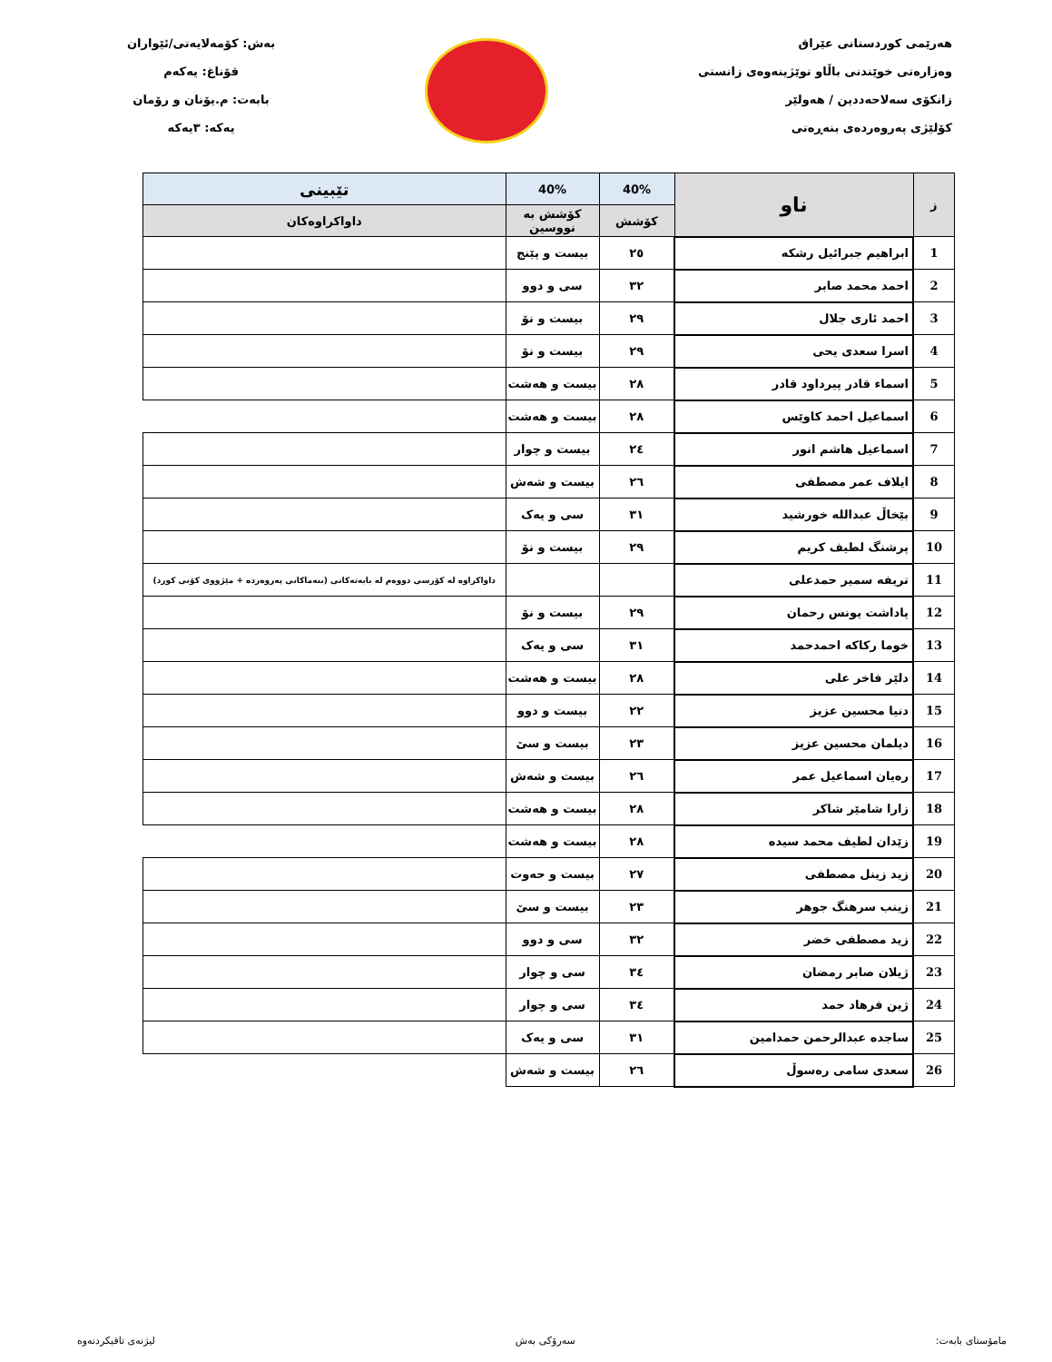هەرێمی کوردستانی عێراق
وەزارەتی خوێندنی باڵاو توێژینەوەی زانستی
زانکۆی سەلاحەددین / هەولێر
کۆلێژی پەروەردەی بنەڕەتی
بەش: کۆمەلایەتی/ئێواران
قۆناغ: یەکەم
بابەت: م.یۆنان و رۆمان
یەکە: ٣یەکە
| ز | ناو | 40% | 40% | تێبینی |
| --- | --- | --- | --- | --- |
| | | کۆشش | کۆشش بە نووسین | داواکراوەکان |
| 1 | ابراهیم جبرائیل رشکه | ٢٥ | بیست و پێنج | |
| 2 | احمد محمد صابر | ٣٢ | سی و دوو | |
| 3 | احمد ئاری جلال | ٢٩ | بیست و نۆ | |
| 4 | اسرا سعدی یحی | ٢٩ | بیست و نۆ | |
| 5 | اسماء قادر پیرداود قادر | ٢٨ | بیست و هەشت | |
| 6 | اسماعیل احمد کاوێس | ٢٨ | بیست و هەشت | |
| 7 | اسماعیل هاشم انور | ٢٤ | بیست و چوار | |
| 8 | ایلاف عمر مصطفی | ٢٦ | بیست و شەش | |
| 9 | بێخاڵ عبدالله خورشید | ٣١ | سی و یەک | |
| 10 | پرشنگ لطیف کریم | ٢٩ | بیست و نۆ | |
| 11 | تریفه سمیر حمدعلی | | | داواکراوە لە کۆرسی دووەم لە بابەتەکانی (بنەماکانی پەروەردە + مێژووی کۆنی کورد) |
| 12 | پاداشت یونس رحمان | ٢٩ | بیست و نۆ | |
| 13 | خوما رکاکه احمدحمد | ٣١ | سی و یەک | |
| 14 | دلێر فاخر علی | ٢٨ | بیست و هەشت | |
| 15 | دنیا محسین عزیز | ٢٢ | بیست و دوو | |
| 16 | دیلمان محسین عزیز | ٢٣ | بیست و سێ | |
| 17 | رەیان اسماعیل عمر | ٢٦ | بیست و شەش | |
| 18 | زارا شامێر شاکر | ٢٨ | بیست و هەشت | |
| 19 | زێدان لطیف محمد سیده | ٢٨ | بیست و هەشت | |
| 20 | زید زینل مصطفی | ٢٧ | بیست و حەوت | |
| 21 | زینب سرهنگ جوهر | ٢٣ | بیست و سێ | |
| 22 | زید مصطفی خضر | ٣٢ | سی و دوو | |
| 23 | ژیلان صابر رمضان | ٣٤ | سی و چوار | |
| 24 | ژین فرهاد حمد | ٣٤ | سی و چوار | |
| 25 | ساجده عبدالرحمن حمدامین | ٣١ | سی و یەک | |
| 26 | سعدی سامی رەسوڵ | ٢٦ | بیست و شەش | |
مامۆستای بابەت: سەرۆکی بەش لیژنەی تاقیکردنەوە